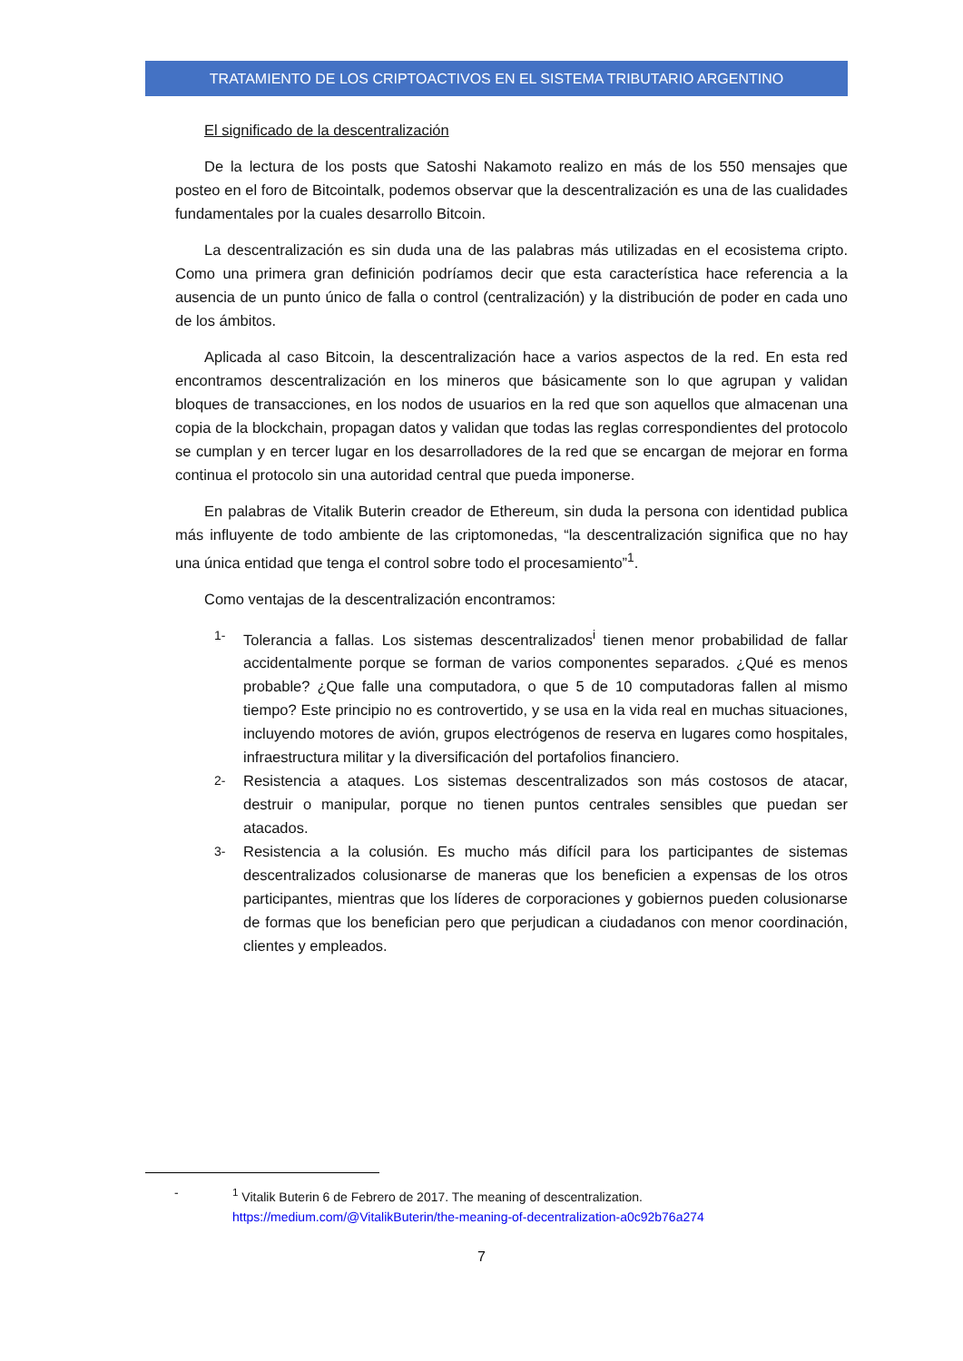TRATAMIENTO DE LOS CRIPTOACTIVOS EN EL SISTEMA TRIBUTARIO ARGENTINO
El significado de la descentralización
De la lectura de los posts que Satoshi Nakamoto realizo en más de los 550 mensajes que posteo en el foro de Bitcointalk, podemos observar que la descentralización es una de las cualidades fundamentales por la cuales desarrollo Bitcoin.
La descentralización es sin duda una de las palabras más utilizadas en el ecosistema cripto. Como una primera gran definición podríamos decir que esta característica hace referencia a la ausencia de un punto único de falla o control (centralización) y la distribución de poder en cada uno de los ámbitos.
Aplicada al caso Bitcoin, la descentralización hace a varios aspectos de la red. En esta red encontramos descentralización en los mineros que básicamente son lo que agrupan y validan bloques de transacciones, en los nodos de usuarios en la red que son aquellos que almacenan una copia de la blockchain, propagan datos y validan que todas las reglas correspondientes del protocolo se cumplan y en tercer lugar en los desarrolladores de la red que se encargan de mejorar en forma continua el protocolo sin una autoridad central que pueda imponerse.
En palabras de Vitalik Buterin creador de Ethereum, sin duda la persona con identidad publica más influyente de todo ambiente de las criptomonedas, “la descentralización significa que no hay una única entidad que tenga el control sobre todo el procesamiento”<sup>1</sup>.
Como ventajas de la descentralización encontramos:
1-
Tolerancia a fallas. Los sistemas descentralizados<sup>i</sup> tienen menor probabilidad de fallar accidentalmente porque se forman de varios componentes separados. ¿Qué es menos probable? ¿Que falle una computadora, o que 5 de 10 computadoras fallen al mismo tiempo? Este principio no es controvertido, y se usa en la vida real en muchas situaciones, incluyendo motores de avión, grupos electrógenos de reserva en lugares como hospitales, infraestructura militar y la diversificación del portafolios financiero.
2-
Resistencia a ataques. Los sistemas descentralizados son más costosos de atacar, destruir o manipular, porque no tienen puntos centrales sensibles que puedan ser atacados.
3-
Resistencia a la colusión. Es mucho más difícil para los participantes de sistemas descentralizados colusionarse de maneras que los beneficien a expensas de los otros participantes, mientras que los líderes de corporaciones y gobiernos pueden colusionarse de formas que los benefician pero que perjudican a ciudadanos con menor coordinación, clientes y empleados.
- <sup>1</sup> Vitalik Buterin 6 de Febrero de 2017. The meaning of descentralization.
https://medium.com/@VitalikButerin/the-meaning-of-decentralization-a0c92b76a274
7